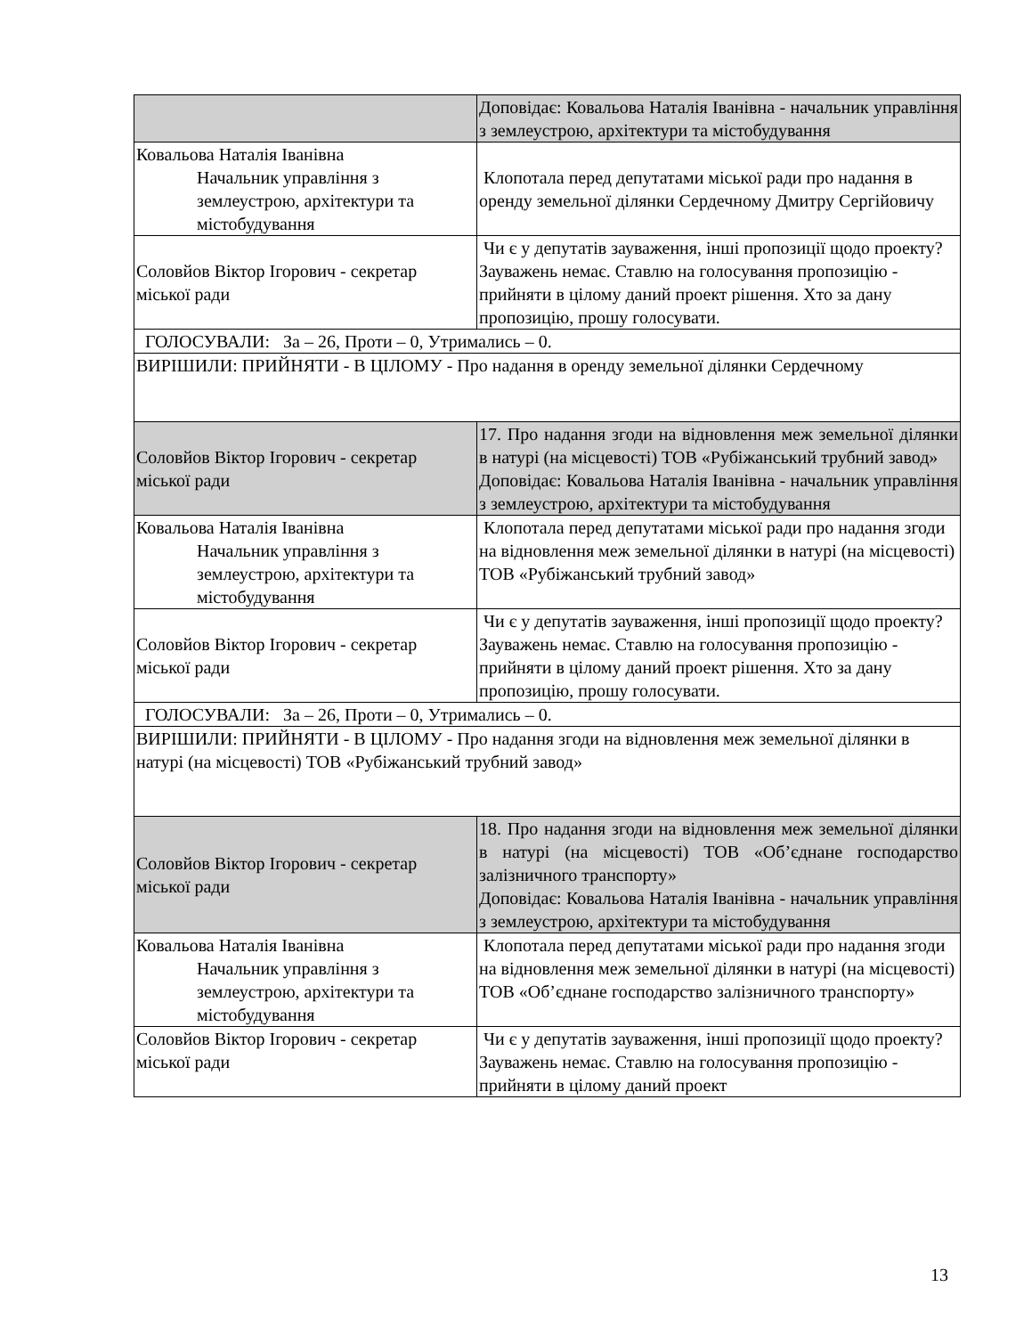| | Доповідає: Ковальова Наталія Іванівна - начальник управління з землеустрою, архітектури та містобудування |
| Ковальова Наталія Іванівна Начальник управління з землеустрою, архітектури та містобудування | Клопотала перед депутатами міської ради про надання в оренду земельної ділянки Сердечному Дмитру Сергійовичу |
| Соловйов Віктор Ігорович - секретар міської ради | Чи є у депутатів зауваження, інші пропозиції щодо проекту? Зауважень немає. Ставлю на голосування пропозицію - прийняти в цілому даний проект рішення. Хто за дану пропозицію, прошу голосувати. |
| ГОЛОСУВАЛИ: За – 26, Проти – 0, Утримались – 0. | |
| ВИРІШИЛИ: ПРИЙНЯТИ - В ЦІЛОМУ - Про надання в оренду земельної ділянки Сердечному | |
| Соловйов Віктор Ігорович - секретар міської ради | 17. Про надання згоди на відновлення меж земельної ділянки в натурі (на місцевості) ТОВ «Рубіжанський трубний завод» Доповідає: Ковальова Наталія Іванівна - начальник управління з землеустрою, архітектури та містобудування |
| Ковальова Наталія Іванівна Начальник управління з землеустрою, архітектури та містобудування | Клопотала перед депутатами міської ради про надання згоди на відновлення меж земельної ділянки в натурі (на місцевості) ТОВ «Рубіжанський трубний завод» |
| Соловйов Віктор Ігорович - секретар міської ради | Чи є у депутатів зауваження, інші пропозиції щодо проекту? Зауважень немає. Ставлю на голосування пропозицію - прийняти в цілому даний проект рішення. Хто за дану пропозицію, прошу голосувати. |
| ГОЛОСУВАЛИ: За – 26, Проти – 0, Утримались – 0. | |
| ВИРІШИЛИ: ПРИЙНЯТИ - В ЦІЛОМУ - Про надання згоди на відновлення меж земельної ділянки в натурі (на місцевості) ТОВ «Рубіжанський трубний завод» | |
| Соловйов Віктор Ігорович - секретар міської ради | 18. Про надання згоди на відновлення меж земельної ділянки в натурі (на місцевості) ТОВ «Об’єднане господарство залізничного транспорту» Доповідає: Ковальова Наталія Іванівна - начальник управління з землеустрою, архітектури та містобудування |
| Ковальова Наталія Іванівна Начальник управління з землеустрою, архітектури та містобудування | Клопотала перед депутатами міської ради про надання згоди на відновлення меж земельної ділянки в натурі (на місцевості) ТОВ «Об’єднане господарство залізничного транспорту» |
| Соловйов Віктор Ігорович - секретар міської ради | Чи є у депутатів зауваження, інші пропозиції щодо проекту? Зауважень немає. Ставлю на голосування пропозицію - прийняти в цілому даний проект |
13